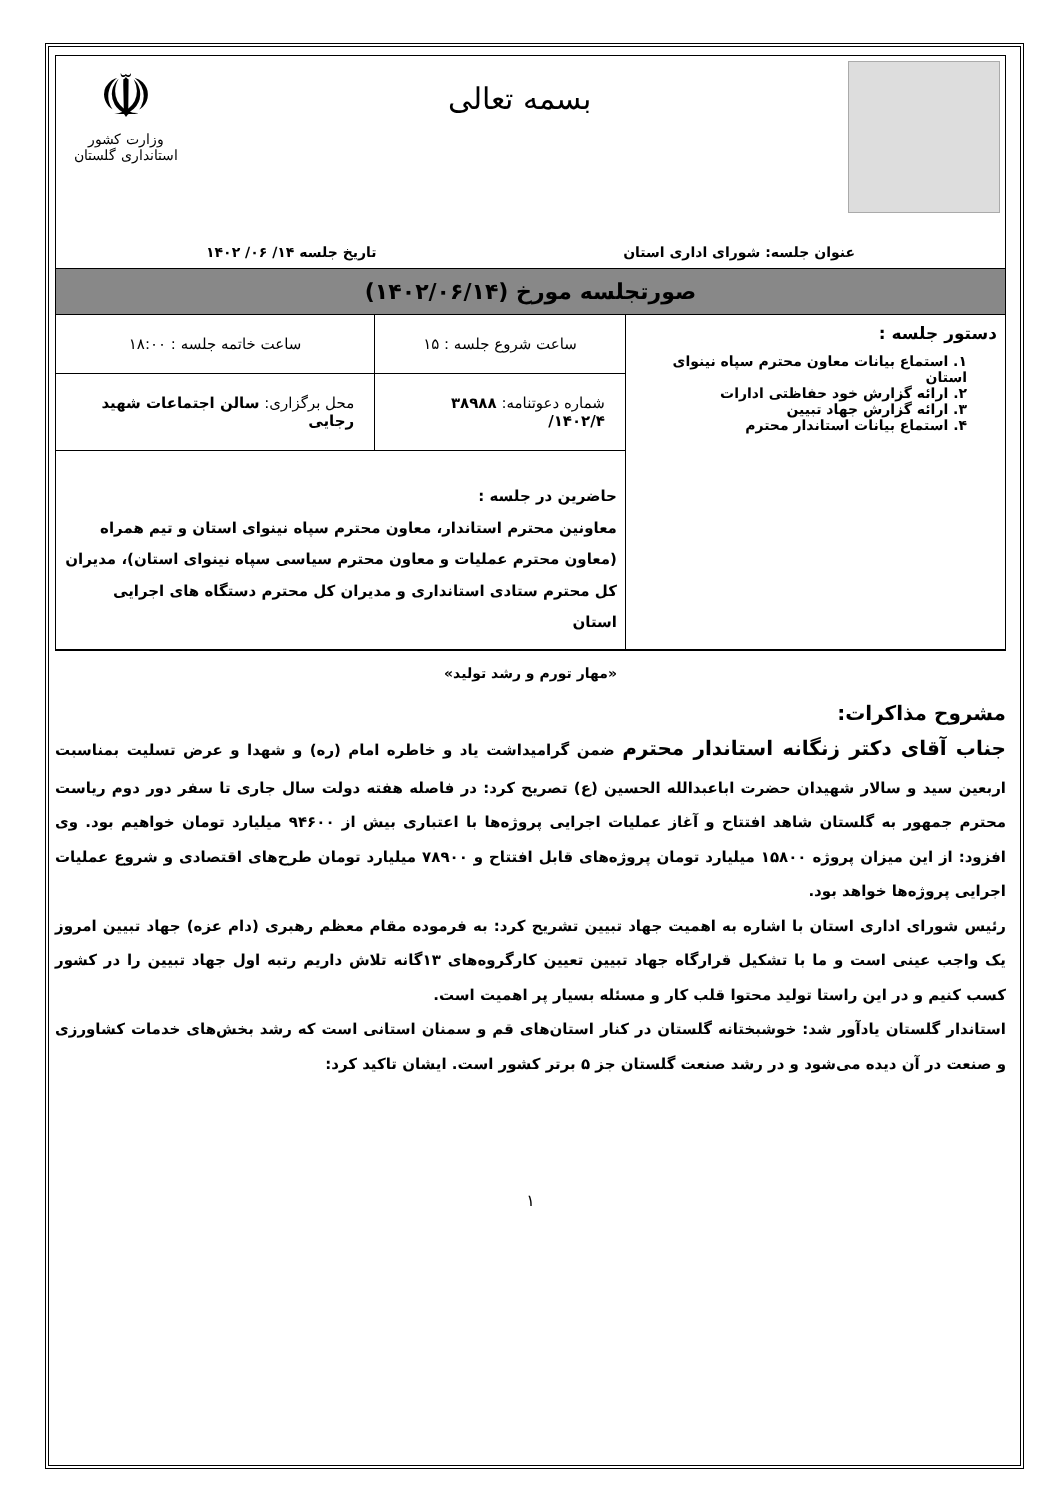بسمه تعالی
☫
وزارت کشور
استانداری گلستان
عنوان جلسه: شورای اداری استان تاریخ جلسه ۱۴/ ۰۶/ ۱۴۰۲
صورتجلسه مورخ (۱۴۰۲/۰۶/۱۴)
| دستور جلسه : ۱. استماع بیانات معاون محترم سپاه نینوای استان ۲. ارائه گزارش خود حفاظتی ادارات ۳. ارائه گزارش جهاد تبیین ۴. استماع بیانات استاندار محترم | ساعت شروع جلسه : ۱۵ | ساعت خاتمه جلسه : ۱۸:۰۰ |
| | شماره دعوتنامه: ۳۸۹۸۸ ۱۴۰۲/۴/ | محل برگزاری: سالن اجتماعات شهید رجایی |
| | حاضرین در جلسه : معاونین محترم استاندار، معاون محترم سپاه نینوای استان و تیم همراه (معاون محترم عملیات و معاون محترم سیاسی سپاه نینوای استان)، مدیران کل محترم ستادی استانداری و مدیران کل محترم دستگاه های اجرایی استان | |
«مهار تورم و رشد تولید»
مشروح مذاکرات:
جناب آقای دکتر زنگانه استاندار محترم ضمن گرامیداشت یاد و خاطره امام (ره) و شهدا و عرض تسلیت بمناسبت اربعین سید و سالار شهیدان حضرت اباعبدالله الحسین (ع) تصریح کرد: در فاصله هفته دولت سال جاری تا سفر دور دوم ریاست محترم جمهور به گلستان شاهد افتتاح و آغاز عملیات اجرایی پروژه‌ها با اعتباری بیش از ۹۴۶۰۰ میلیارد تومان خواهیم بود. وی افزود: از این میزان پروژه ۱۵۸۰۰ میلیارد تومان پروژه‌های قابل افتتاح و ۷۸۹۰۰ میلیارد تومان طرح‌های اقتصادی و شروع عملیات اجرایی پروژه‌ها خواهد بود.
رئیس شورای اداری استان با اشاره به اهمیت جهاد تبیین تشریح کرد: به فرموده مقام معظم رهبری (دام عزه) جهاد تبیین امروز یک واجب عینی است و ما با تشکیل قرارگاه جهاد تبیین تعیین کارگروه‌های ۱۳گانه تلاش داریم رتبه اول جهاد تبیین را در کشور کسب کنیم و در این راستا تولید محتوا قلب کار و مسئله بسیار پر اهمیت است.
استاندار گلستان یادآور شد: خوشبختانه گلستان در کنار استان‌های قم و سمنان استانی است که رشد بخش‌های خدمات کشاورزی و صنعت در آن دیده می‌شود و در رشد صنعت گلستان جز ۵ برتر کشور است. ایشان تاکید کرد:
۱